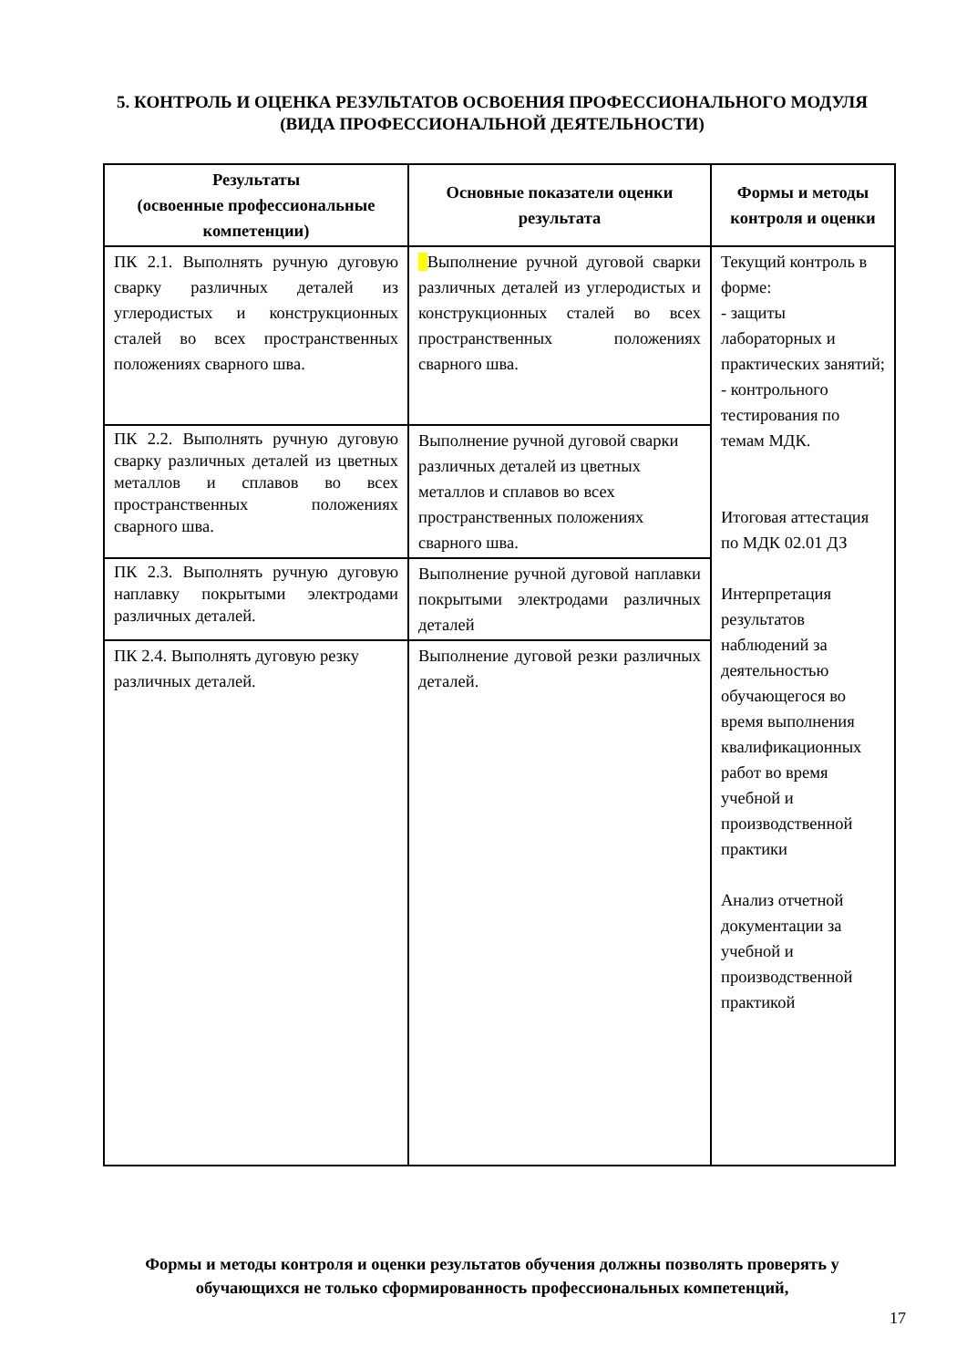5. КОНТРОЛЬ И ОЦЕНКА РЕЗУЛЬТАТОВ ОСВОЕНИЯ ПРОФЕССИОНАЛЬНОГО МОДУЛЯ (ВИДА ПРОФЕССИОНАЛЬНОЙ ДЕЯТЕЛЬНОСТИ)
| Результаты (освоенные профессиональные компетенции) | Основные показатели оценки результата | Формы и методы контроля и оценки |
| --- | --- | --- |
| ПК 2.1. Выполнять ручную дуговую сварку различных деталей из углеродистых и конструкционных сталей во всех пространственных положениях сварного шва. | Выполнение ручной дуговой сварки различных деталей из углеродистых и конструкционных сталей во всех пространственных положениях сварного шва. | Текущий контроль в форме: - защиты лабораторных и практических занятий; - контрольного тестирования по темам МДК. Итоговая аттестация по МДК 02.01 ДЗ Интерпретация результатов наблюдений за деятельностью обучающегося во время выполнения квалификационных работ во время учебной и производственной практики Анализ отчетной документации за учебной и производственной практикой |
| ПК 2.2. Выполнять ручную дуговую сварку различных деталей из цветных металлов и сплавов во всех пространственных положениях сварного шва. | Выполнение ручной дуговой сварки различных деталей из цветных металлов и сплавов во всех пространственных положениях сварного шва. | |
| ПК 2.3. Выполнять ручную дуговую наплавку покрытыми электродами различных деталей. | Выполнение ручной дуговой наплавки покрытыми электродами различных деталей | |
| ПК 2.4. Выполнять дуговую резку различных деталей. | Выполнение дуговой резки различных деталей. | |
Формы и методы контроля и оценки результатов обучения должны позволять проверять у обучающихся не только сформированность профессиональных компетенций,
17